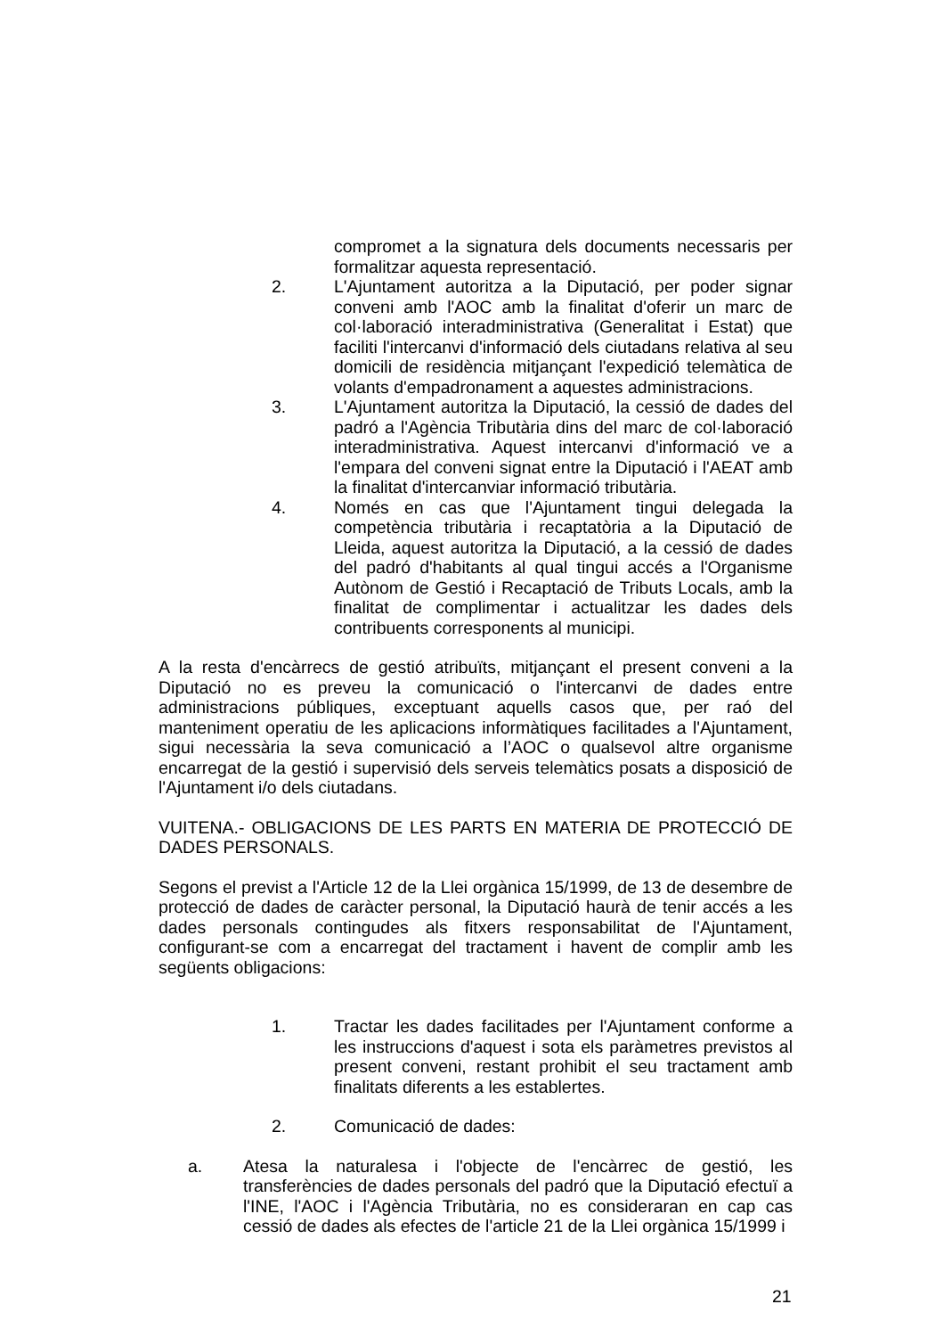compromet a la signatura dels documents necessaris per formalitzar aquesta representació.
2. L'Ajuntament autoritza a la Diputació, per poder signar conveni amb l'AOC amb la finalitat d'oferir un marc de col·laboració interadministrativa (Generalitat i Estat) que faciliti l'intercanvi d'informació dels ciutadans relativa al seu domicili de residència mitjançant l'expedició telemàtica de volants d'empadronament a aquestes administracions.
3. L'Ajuntament autoritza la Diputació, la cessió de dades del padró a l'Agència Tributària dins del marc de col·laboració interadministrativa. Aquest intercanvi d'informació ve a l'empara del conveni signat entre la Diputació i l'AEAT amb la finalitat d'intercanviar informació tributària.
4. Només en cas que l'Ajuntament tingui delegada la competència tributària i recaptatòria a la Diputació de Lleida, aquest autoritza la Diputació, a la cessió de dades del padró d'habitants al qual tingui accés a l'Organisme Autònom de Gestió i Recaptació de Tributs Locals, amb la finalitat de complimentar i actualitzar les dades dels contribuents corresponents al municipi.
A la resta d'encàrrecs de gestió atribuïts, mitjançant el present conveni a la Diputació no es preveu la comunicació o l'intercanvi de dades entre administracions públiques, exceptuant aquells casos que, per raó del manteniment operatiu de les aplicacions informàtiques facilitades a l'Ajuntament, sigui necessària la seva comunicació a l’AOC o qualsevol altre organisme encarregat de la gestió i supervisió dels serveis telemàtics posats a disposició de l'Ajuntament i/o dels ciutadans.
VUITENA.- OBLIGACIONS DE LES PARTS EN MATERIA DE PROTECCIÓ DE DADES PERSONALS.
Segons el previst a l'Article 12 de la Llei orgànica 15/1999, de 13 de desembre de protecció de dades de caràcter personal, la Diputació haurà de tenir accés a les dades personals contingudes als fitxers responsabilitat de l'Ajuntament, configurant-se com a encarregat del tractament i havent de complir amb les següents obligacions:
1. Tractar les dades facilitades per l'Ajuntament conforme a les instruccions d'aquest i sota els paràmetres previstos al present conveni, restant prohibit el seu tractament amb finalitats diferents a les establertes.
2. Comunicació de dades:
a. Atesa la naturalesa i l'objecte de l'encàrrec de gestió, les transferències de dades personals del padró que la Diputació efectuï a l'INE, l'AOC i l'Agència Tributària, no es consideraran en cap cas cessió de dades als efectes de l'article 21 de la Llei orgànica 15/1999 i
21